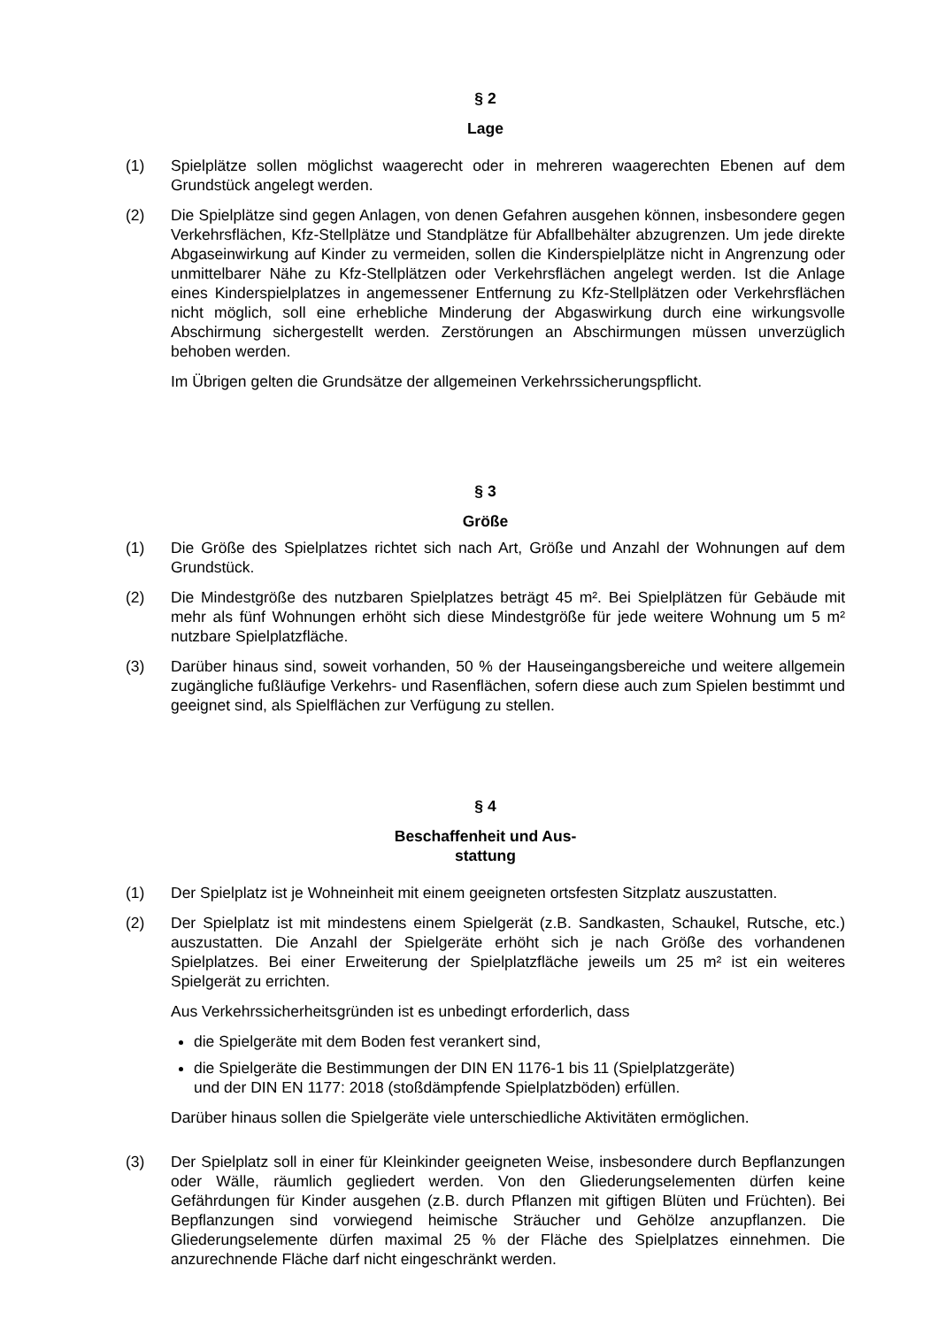§ 2
Lage
(1) Spielplätze sollen möglichst waagerecht oder in mehreren waagerechten Ebenen auf dem Grundstück angelegt werden.
(2) Die Spielplätze sind gegen Anlagen, von denen Gefahren ausgehen können, insbesondere gegen Verkehrsflächen, Kfz-Stellplätze und Standplätze für Abfallbehälter abzugrenzen. Um jede direkte Abgaseinwirkung auf Kinder zu vermeiden, sollen die Kinderspielplätze nicht in Angrenzung oder unmittelbarer Nähe zu Kfz-Stellplätzen oder Verkehrsflächen angelegt werden. Ist die Anlage eines Kinderspielplatzes in angemessener Entfernung zu Kfz-Stellplätzen oder Verkehrsflächen nicht möglich, soll eine erhebliche Minderung der Abgaswirkung durch eine wirkungsvolle Abschirmung sichergestellt werden. Zerstörungen an Abschirmungen müssen unverzüglich behoben werden.
Im Übrigen gelten die Grundsätze der allgemeinen Verkehrssicherungspflicht.
§ 3
Größe
(1) Die Größe des Spielplatzes richtet sich nach Art, Größe und Anzahl der Wohnungen auf dem Grundstück.
(2) Die Mindestgröße des nutzbaren Spielplatzes beträgt 45 m². Bei Spielplätzen für Gebäude mit mehr als fünf Wohnungen erhöht sich diese Mindestgröße für jede weitere Wohnung um 5 m² nutzbare Spielplatzfläche.
(3) Darüber hinaus sind, soweit vorhanden, 50 % der Hauseingangsbereiche und weitere allgemein zugängliche fußläufige Verkehrs- und Rasenflächen, sofern diese auch zum Spielen bestimmt und geeignet sind, als Spielflächen zur Verfügung zu stellen.
§ 4
Beschaffenheit und Aus-
stattung
(1) Der Spielplatz ist je Wohneinheit mit einem geeigneten ortsfesten Sitzplatz auszustatten.
(2) Der Spielplatz ist mit mindestens einem Spielgerät (z.B. Sandkasten, Schaukel, Rutsche, etc.) auszustatten. Die Anzahl der Spielgeräte erhöht sich je nach Größe des vorhandenen Spielplatzes. Bei einer Erweiterung der Spielplatzfläche jeweils um 25 m² ist ein weiteres Spielgerät zu errichten.
Aus Verkehrssicherheitsgründen ist es unbedingt erforderlich, dass
die Spielgeräte mit dem Boden fest verankert sind,
die Spielgeräte die Bestimmungen der DIN EN 1176-1 bis 11 (Spielplatzgeräte)
und der DIN EN 1177: 2018 (stoßdämpfende Spielplatzböden) erfüllen.
Darüber hinaus sollen die Spielgeräte viele unterschiedliche Aktivitäten ermöglichen.
(3) Der Spielplatz soll in einer für Kleinkinder geeigneten Weise, insbesondere durch Bepflanzungen oder Wälle, räumlich gegliedert werden. Von den Gliederungselementen dürfen keine Gefährdungen für Kinder ausgehen (z.B. durch Pflanzen mit giftigen Blüten und Früchten). Bei Bepflanzungen sind vorwiegend heimische Sträucher und Gehölze anzupflanzen. Die Gliederungselemente dürfen maximal 25 % der Fläche des Spielplatzes einnehmen. Die anzurechnende Fläche darf nicht eingeschränkt werden.